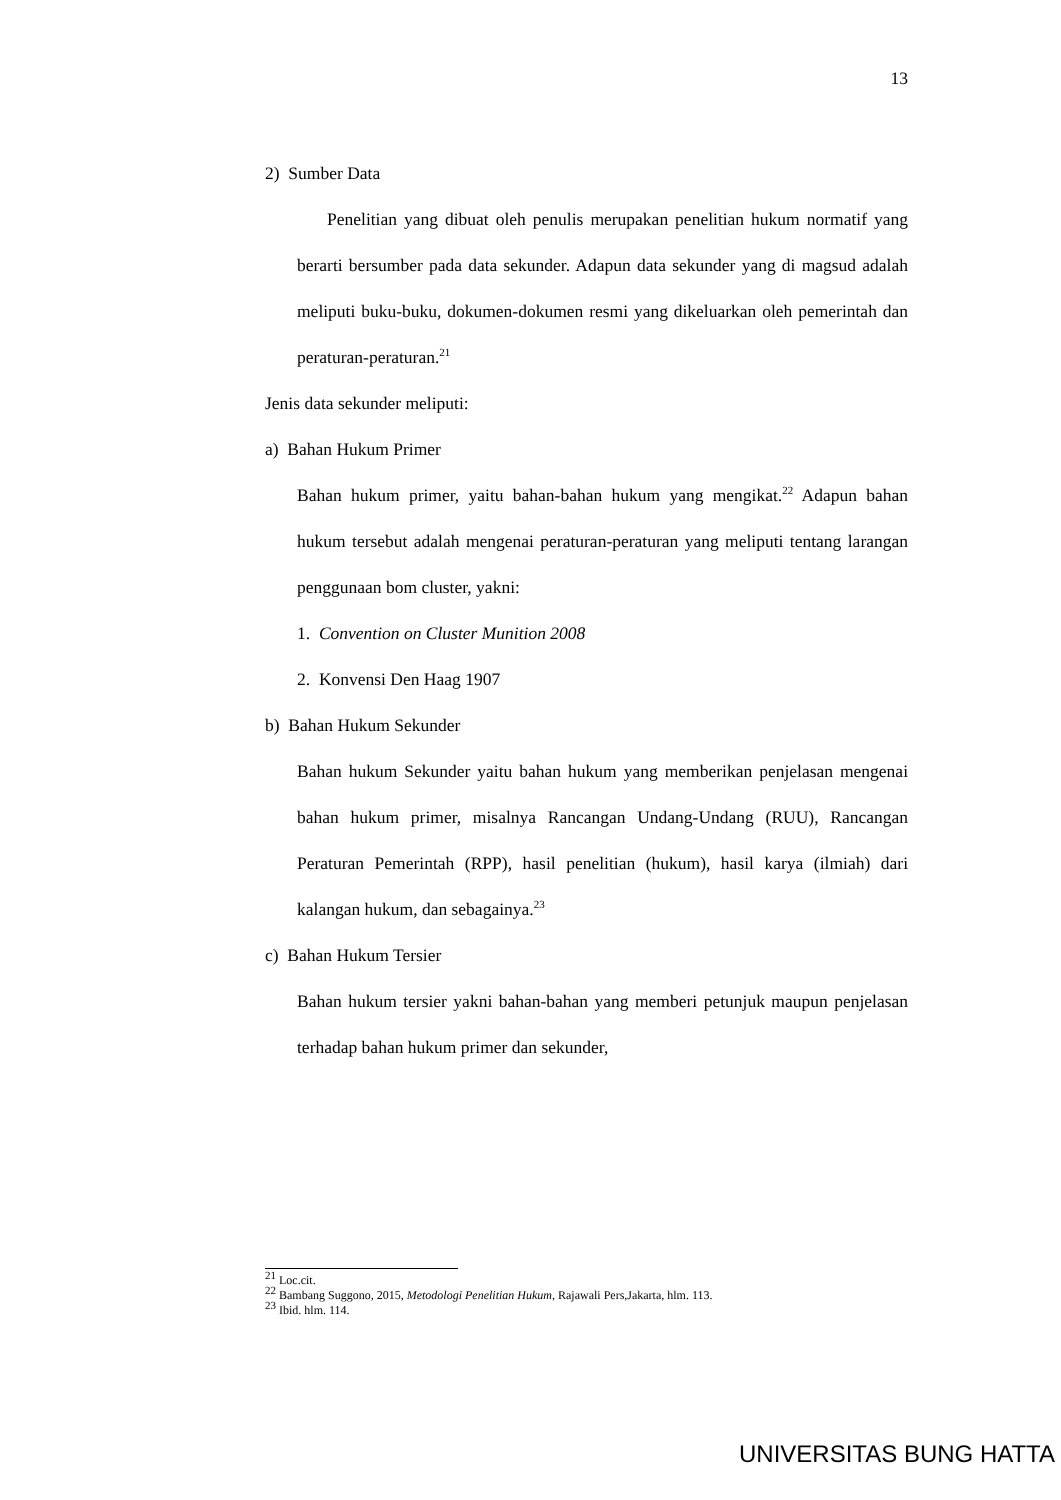13
2) Sumber Data
Penelitian yang dibuat oleh penulis merupakan penelitian hukum normatif yang berarti bersumber pada data sekunder. Adapun data sekunder yang di magsud adalah meliputi buku-buku, dokumen-dokumen resmi yang dikeluarkan oleh pemerintah dan peraturan-peraturan.<sup>21</sup>
Jenis data sekunder meliputi:
a) Bahan Hukum Primer
Bahan hukum primer, yaitu bahan-bahan hukum yang mengikat.<sup>22</sup> Adapun bahan hukum tersebut adalah mengenai peraturan-peraturan yang meliputi tentang larangan penggunaan bom cluster, yakni:
1. Convention on Cluster Munition 2008
2. Konvensi Den Haag 1907
b) Bahan Hukum Sekunder
Bahan hukum Sekunder yaitu bahan hukum yang memberikan penjelasan mengenai bahan hukum primer, misalnya Rancangan Undang-Undang (RUU), Rancangan Peraturan Pemerintah (RPP), hasil penelitian (hukum), hasil karya (ilmiah) dari kalangan hukum, dan sebagainya.<sup>23</sup>
c) Bahan Hukum Tersier
Bahan hukum tersier yakni bahan-bahan yang memberi petunjuk maupun penjelasan terhadap bahan hukum primer dan sekunder,
<sup>21</sup> Loc.cit.
<sup>22</sup> Bambang Suggono, 2015, Metodologi Penelitian Hukum, Rajawali Pers,Jakarta, hlm. 113.
<sup>23</sup> Ibid. hlm. 114.
UNIVERSITAS BUNG HATTA